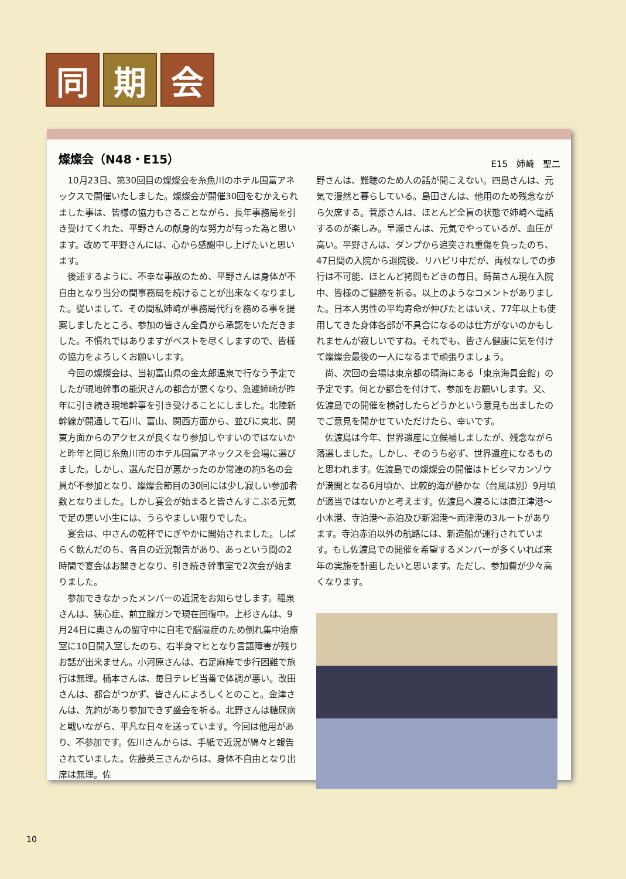同期 会
燦燦会（N48・E15）
E15　姉崎　聖二
10月23日、第30回目の燦燦会を糸魚川のホテル国富アネックスで開催いたしました。燦燦会が開催30回をむかえられました事は、皆様の協力もさることながら、長年事務局を引き受けてくれた、平野さんの献身的な努力が有った為と思います。改めて平野さんには、心から感謝申し上げたいと思います。
後述するように、不幸な事故のため、平野さんは身体が不自由となり当分の間事務局を続けることが出来なくなりました。従いまして、その間私姉崎が事務局代行を務める事を提案しましたところ、参加の皆さん全員から承認をいただきました。不慣れではありますがベストを尽くしますので、皆様の協力をよろしくお願いします。
今回の燦燦会は、当初富山県の金太郎温泉で行なう予定でしたが現地幹事の能沢さんの都合が悪くなり、急遽姉崎が昨年に引き続き現地幹事を引き受けることにしました。北陸新幹線が開通して石川、富山、関西方面から、並びに東北、関東方面からのアクセスが良くなり参加しやすいのではないかと昨年と同じ糸魚川市のホテル国富アネックスを会場に選びました。しかし、選んだ日が悪かったのか常連の約5名の会員が不参加となり、燦燦会節目の30回には少し寂しい参加者数となりました。しかし宴会が始まると皆さんすこぶる元気で足の悪い小生には、うらやましい限りでした。
宴会は、中さんの乾杯でにぎやかに開始されました。しばらく飲んだのち、各自の近況報告があり、あっという間の2時間で宴会はお開きとなり、引き続き幹事室で2次会が始まりました。
参加できなかったメンバーの近況をお知らせします。稲泉さんは、狭心症、前立腺ガンで現在回復中。上杉さんは、9月24日に奥さんの留守中に自宅で脳溢症のため倒れ集中治療室に10日間入室したのち、右半身マヒとなり言語障害が残りお話が出来ません。小河原さんは、右足麻痺で歩行困難で旅行は無理。桶本さんは、毎日テレビ当番で体調が悪い。改田さんは、都合がつかず、皆さんによろしくとのこと。金津さんは、先約があり参加できず盛会を祈る。北野さんは糖尿病と戦いながら、平凡な日々を送っています。今回は他用があり、不参加です。佐川さんからは、手紙で近況が綿々と報告されていました。佐藤英三さんからは、身体不自由となり出席は無理。佐
野さんは、難聴のため人の話が聞こえない。四島さんは、元気で漫然と暮らしている。島田さんは、他用のため残念ながら欠席する。菅原さんは、ほとんど全盲の状態で姉崎へ電話するのが楽しみ。早瀬さんは、元気でやっているが、血圧が高い。平野さんは、ダンプから追突され重傷を負ったのち、47日間の入院から退院後、リハビリ中だが、両杖なしでの歩行は不可能、ほとんど拷問もどきの毎日。蒔苗さん現在入院中、皆様のご健勝を祈る。以上のようなコメントがありました。日本人男性の平均寿命が伸びたとはいえ、77年以上も使用してきた身体各部が不具合になるのは仕方がないのかもしれませんが寂しいですね。それでも、皆さん健康に気を付けて燦燦会最後の一人になるまで頑張りましょう。
尚、次回の会場は東京都の晴海にある「東京海員会館」の予定です。何とか都合を付けて、参加をお願いします。又、佐渡島での開催を検討したらどうかという意見も出ましたのでご意見を聞かせていただけたら、幸いです。
佐渡島は今年、世界遺産に立候補しましたが、残念ながら落選しました。しかし、そのうち必ず、世界遺産になるものと思われます。佐渡島での燦燦会の開催はトビシマカンゾウが満開となる6月頃か、比較的海が静かな（台風は別）9月頃が適当ではないかと考えます。佐渡島へ渡るには直江津港～小木港、寺泊港～赤泊及び新潟港～両津港の3ルートがあります。寺泊赤泊以外の航路には、新造船が運行されています。もし佐渡島での開催を希望するメンバーが多くいれば来年の実施を計画したいと思います。ただし、参加費が少々高くなります。
10